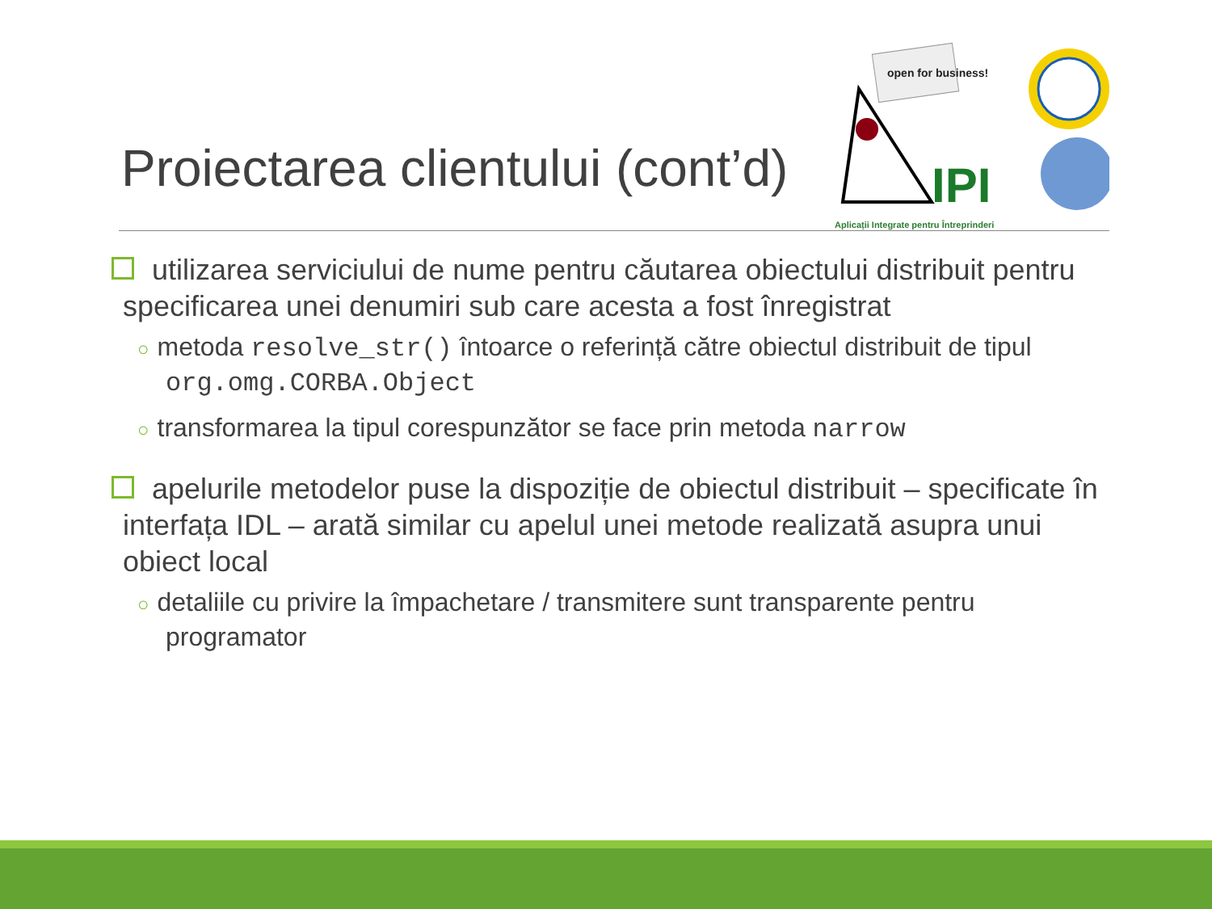Proiectarea clientului (cont’d)
open for business!
IPI
Aplicații Integrate pentru Întreprinderi
utilizarea serviciului de nume pentru căutarea obiectului distribuit pentru specificarea unei denumiri sub care acesta a fost înregistrat
○ metoda resolve_str() întoarce o referință către obiectul distribuit de tipul org.omg.CORBA.Object
○ transformarea la tipul corespunzător se face prin metoda narrow
apelurile metodelor puse la dispoziție de obiectul distribuit – specificate în interfața IDL – arată similar cu apelul unei metode realizată asupra unui obiect local
○ detaliile cu privire la împachetare / transmitere sunt transparente pentru programator